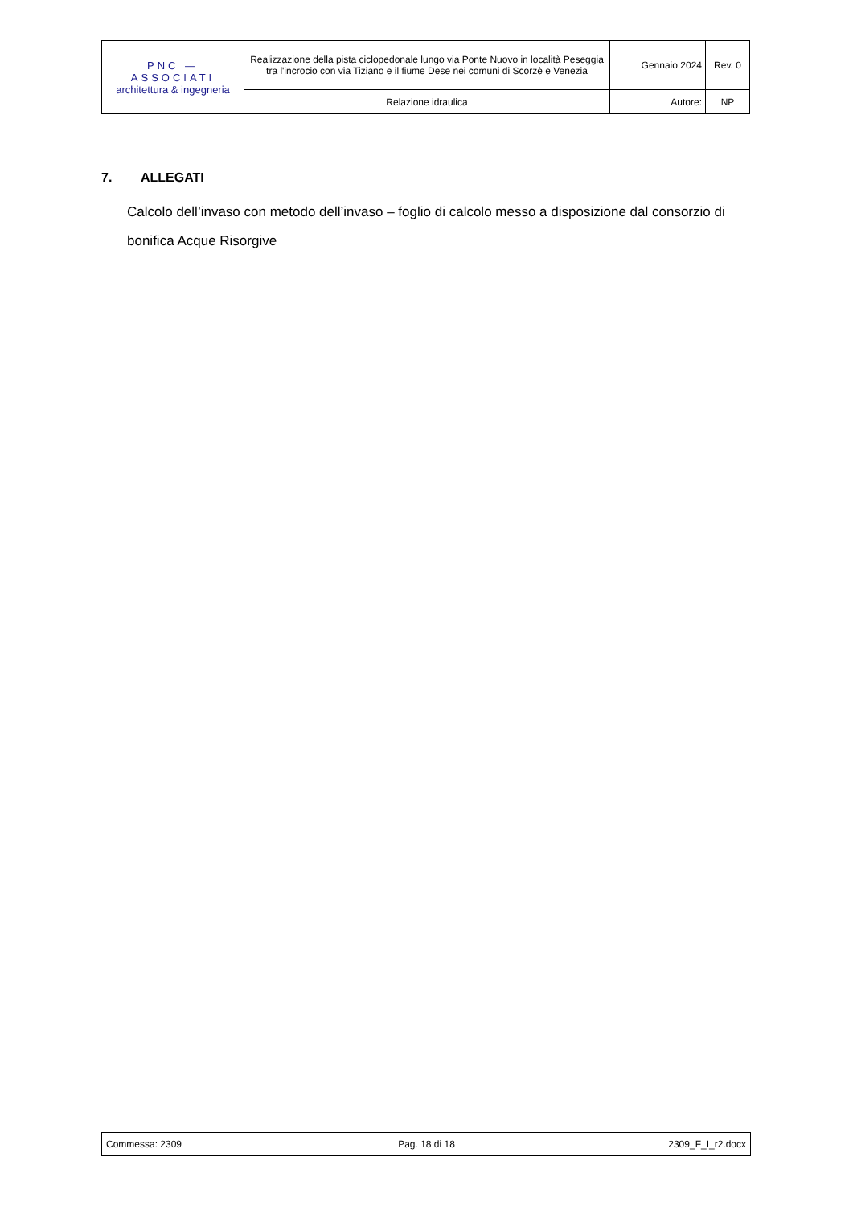| PNC — ASSOCIATI architettura & ingegneria | Realizzazione della pista ciclopedonale lungo via Ponte Nuovo in località Peseggia tra l'incrocio con via Tiziano e il fiume Dese nei comuni di Scorzè e Venezia | Gennaio 2024 | Rev. 0 |
| | Relazione idraulica | Autore: | NP |
7. ALLEGATI
Calcolo dell’invaso con metodo dell’invaso – foglio di calcolo messo a disposizione dal consorzio di bonifica Acque Risorgive
| Commessa: 2309 | Pag. 18 di 18 | 2309_F_I_r2.docx |